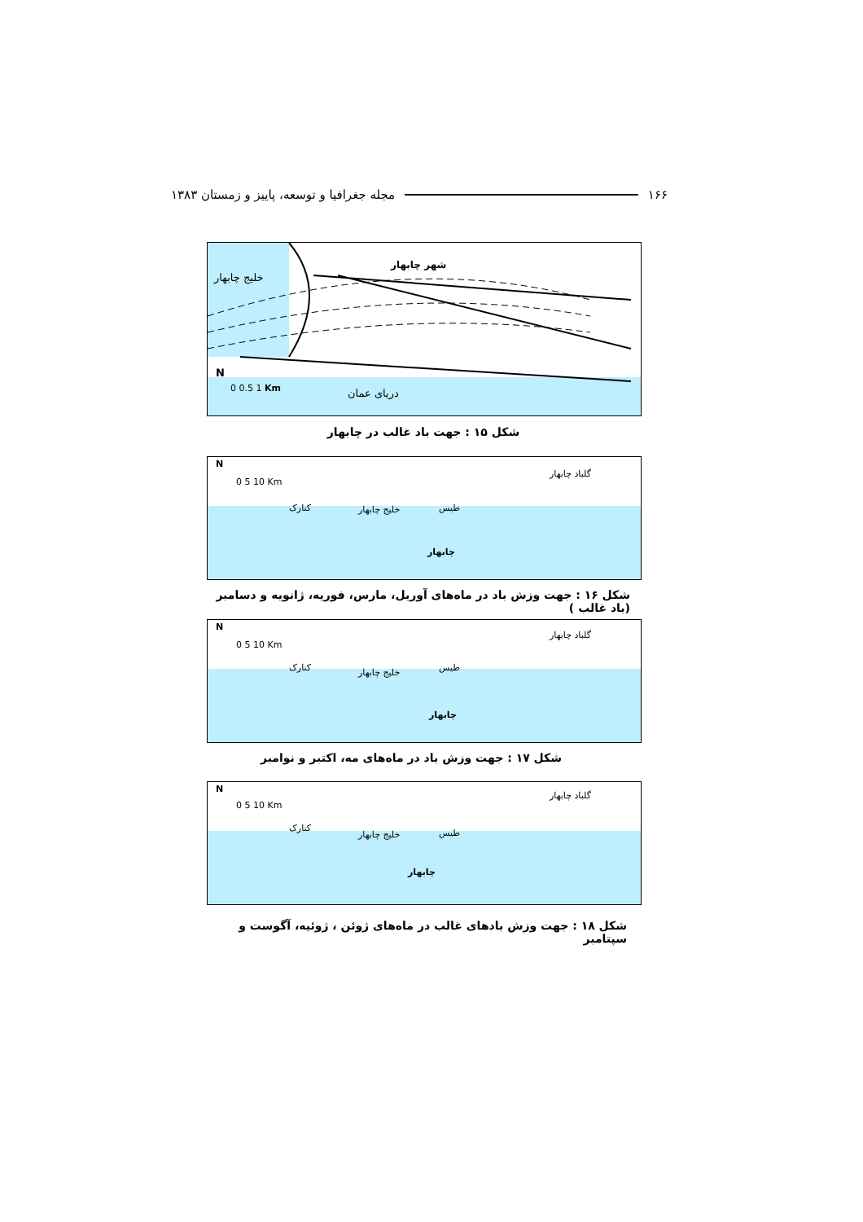۱۶۶ مجله جغرافیا و توسعه، پاییز و زمستان ۱۳۸۳
خلیج چابهار
شهر چابهار
N
0 0.5 1 Km دریای عمان
شکل ۱۵ : جهت باد غالب در چابهار
N
0 5 10 Km
گلباد چابهار
کنارک خلیج چابهار طیس
چابهار
شکل ۱۶ : جهت وزش باد در ماه‌های آوریل، مارس، فوریه، ژانویه و دسامبر (باد غالب )
N
0 5 10 Km
گلباد چابهار
کنارک خلیج چابهار طیس
چابهار
شکل ۱۷ : جهت وزش باد در ماه‌های مه، اکتبر و نوامبر
N
0 5 10 Km
گلباد چابهار
کنارک
خلیج چابهار طیس
چابهار
شکل ۱۸ : جهت وزش بادهای غالب در ماه‌های ژوئن ، ژوئیه، آگوست و سپتامبر